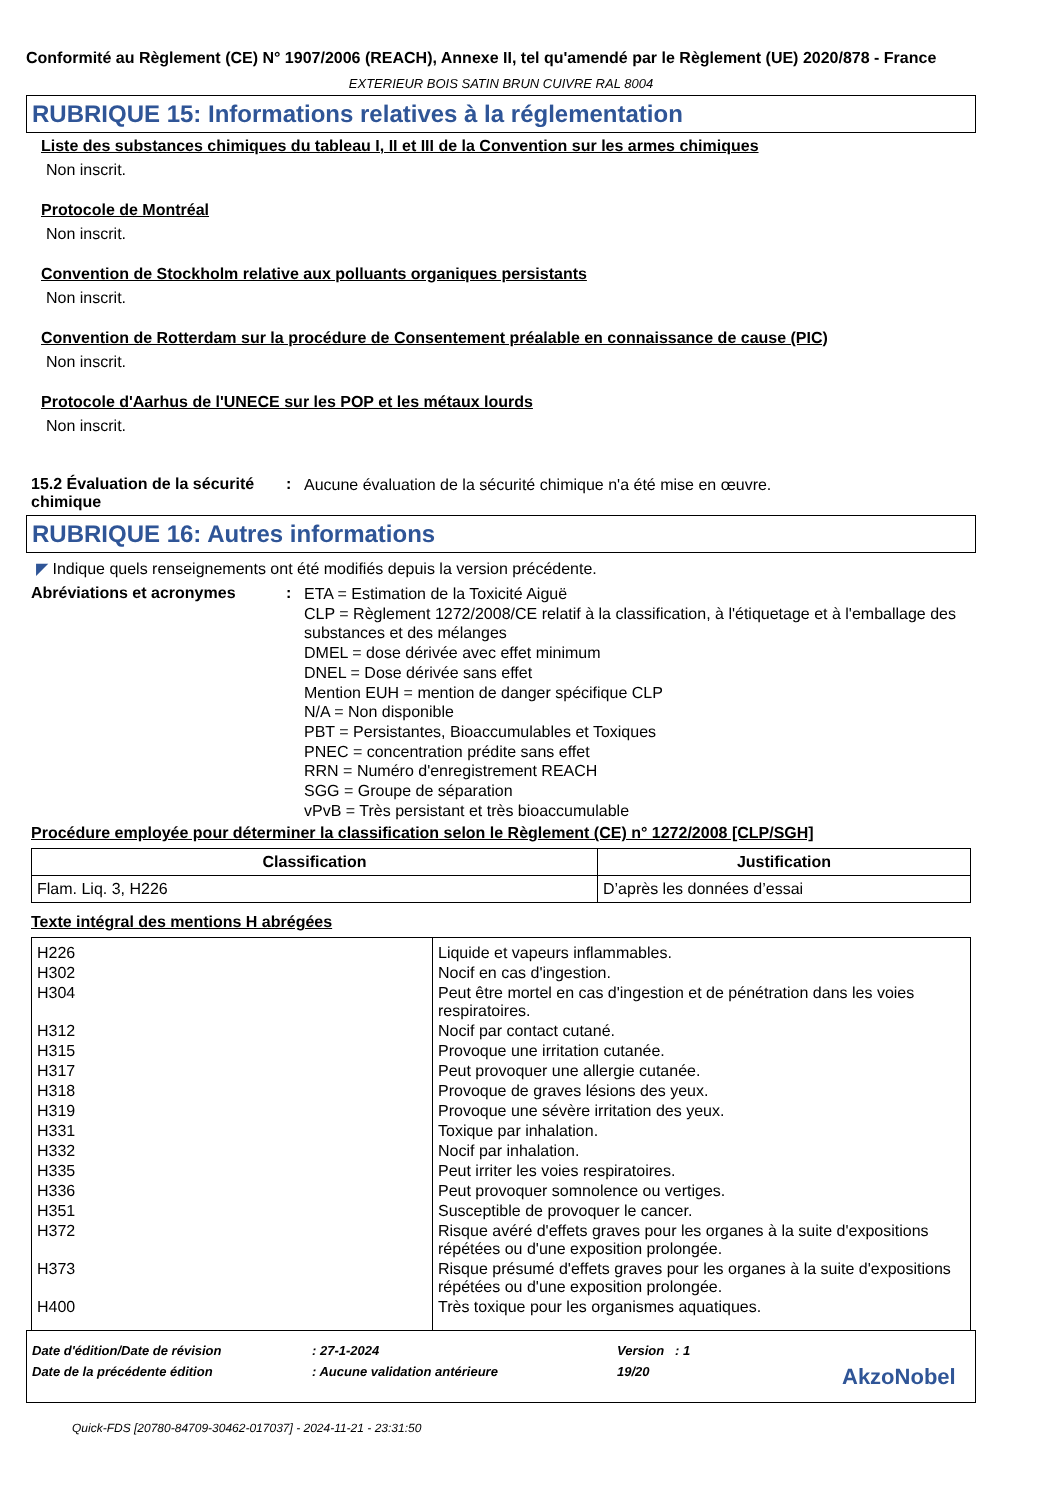Conformité au Règlement (CE) N° 1907/2006 (REACH), Annexe II, tel qu'amendé par le Règlement (UE) 2020/878 - France
EXTERIEUR BOIS SATIN BRUN CUIVRE RAL 8004
RUBRIQUE 15: Informations relatives à la réglementation
Liste des substances chimiques du tableau I, II et III de la Convention sur les armes chimiques
Non inscrit.
Protocole de Montréal
Non inscrit.
Convention de Stockholm relative aux polluants organiques persistants
Non inscrit.
Convention de Rotterdam sur la procédure de Consentement préalable en connaissance de cause (PIC)
Non inscrit.
Protocole d'Aarhus de l'UNECE sur les POP et les métaux lourds
Non inscrit.
15.2 Évaluation de la sécurité chimique
:
Aucune évaluation de la sécurité chimique n'a été mise en œuvre.
RUBRIQUE 16: Autres informations
◤ Indique quels renseignements ont été modifiés depuis la version précédente.
Abréviations et acronymes :
ETA = Estimation de la Toxicité Aiguë
CLP = Règlement 1272/2008/CE relatif à la classification, à l'étiquetage et à l'emballage des substances et des mélanges
DMEL = dose dérivée avec effet minimum
DNEL = Dose dérivée sans effet
Mention EUH = mention de danger spécifique CLP
N/A = Non disponible
PBT = Persistantes, Bioaccumulables et Toxiques
PNEC = concentration prédite sans effet
RRN = Numéro d'enregistrement REACH
SGG = Groupe de séparation
vPvB = Très persistant et très bioaccumulable
Procédure employée pour déterminer la classification selon le Règlement (CE) n° 1272/2008 [CLP/SGH]
| Classification | Justification |
| --- | --- |
| Flam. Liq. 3, H226 | D’après les données d’essai |
Texte intégral des mentions H abrégées
| H226 | Liquide et vapeurs inflammables. |
| H302 | Nocif en cas d'ingestion. |
| H304 | Peut être mortel en cas d'ingestion et de pénétration dans les voies respiratoires. |
| H312 | Nocif par contact cutané. |
| H315 | Provoque une irritation cutanée. |
| H317 | Peut provoquer une allergie cutanée. |
| H318 | Provoque de graves lésions des yeux. |
| H319 | Provoque une sévère irritation des yeux. |
| H331 | Toxique par inhalation. |
| H332 | Nocif par inhalation. |
| H335 | Peut irriter les voies respiratoires. |
| H336 | Peut provoquer somnolence ou vertiges. |
| H351 | Susceptible de provoquer le cancer. |
| H372 | Risque avéré d'effets graves pour les organes à la suite d'expositions répétées ou d'une exposition prolongée. |
| H373 | Risque présumé d'effets graves pour les organes à la suite d'expositions répétées ou d'une exposition prolongée. |
| H400 | Très toxique pour les organismes aquatiques. |
Date d'édition/Date de révision: 27-1-2024 Version : 1
Date de la précédente édition: Aucune validation antérieure 19/20 AkzoNobel
Quick-FDS [20780-84709-30462-017037] - 2024-11-21 - 23:31:50